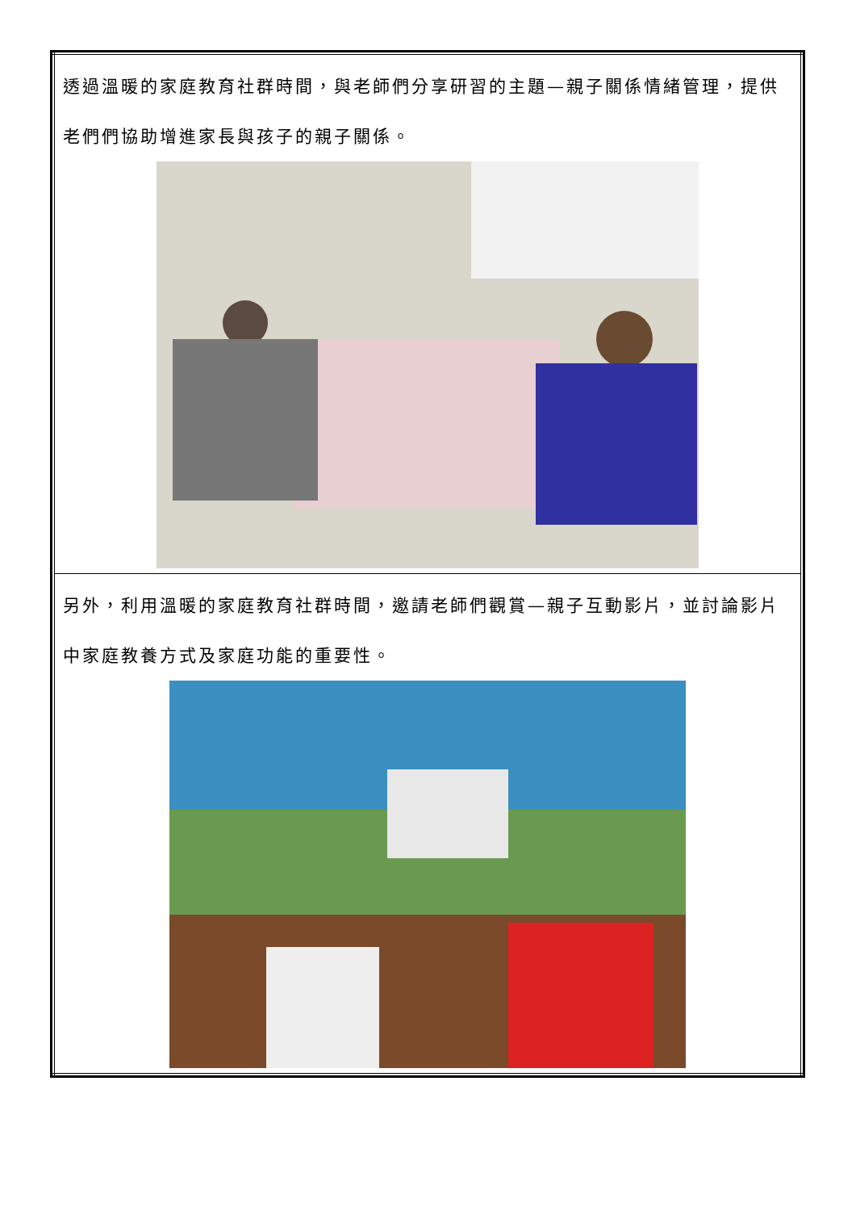| 透過溫暖的家庭教育社群時間，與老師們分享研習的主題—親子關係情緒管理，提供老們們協助增進家長與孩子的親子關係。 |
| 另外，利用溫暖的家庭教育社群時間，邀請老師們觀賞—親子互動影片，並討論影片中家庭教養方式及家庭功能的重要性。 |